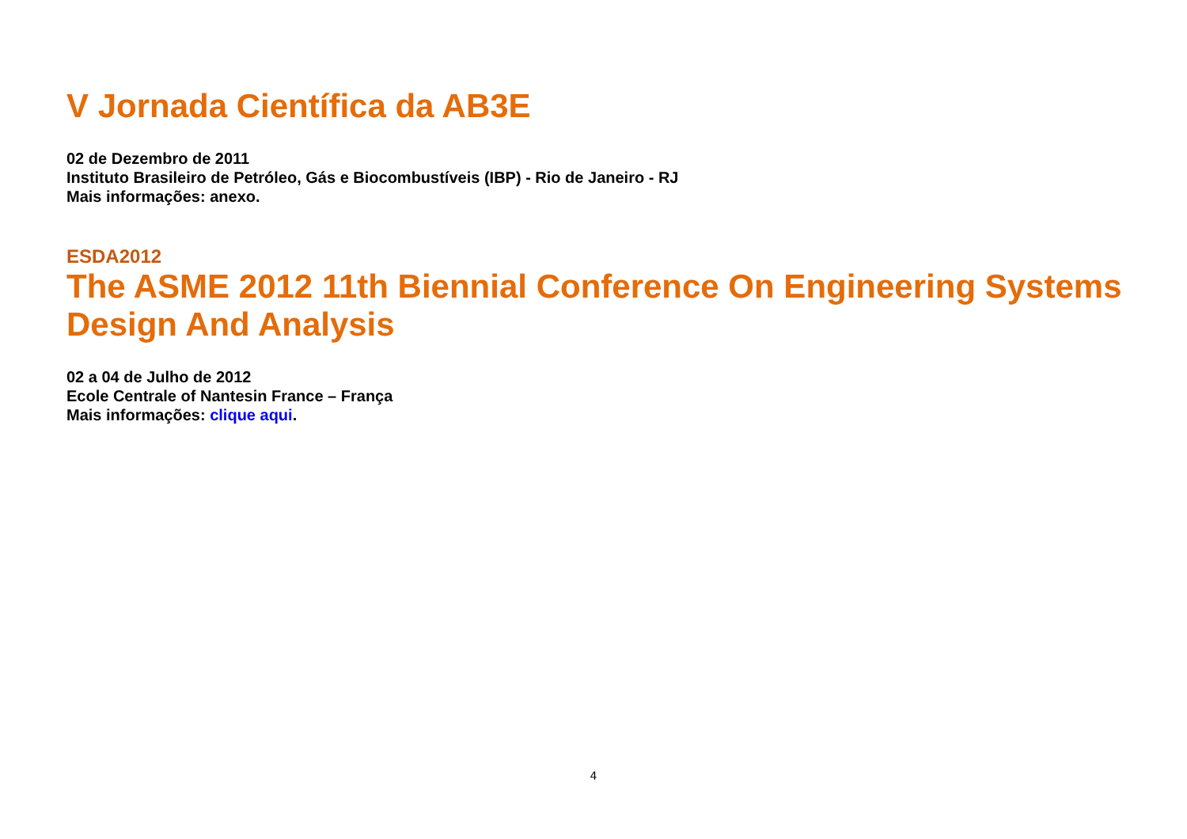V Jornada Científica da AB3E
02 de Dezembro de 2011
Instituto Brasileiro de Petróleo, Gás e Biocombustíveis (IBP) - Rio de Janeiro - RJ
Mais informações: anexo.
ESDA2012
The ASME 2012 11th Biennial Conference On Engineering Systems Design And Analysis
02 a 04 de Julho de 2012
Ecole Centrale of Nantesin France – França
Mais informações: clique aqui.
4